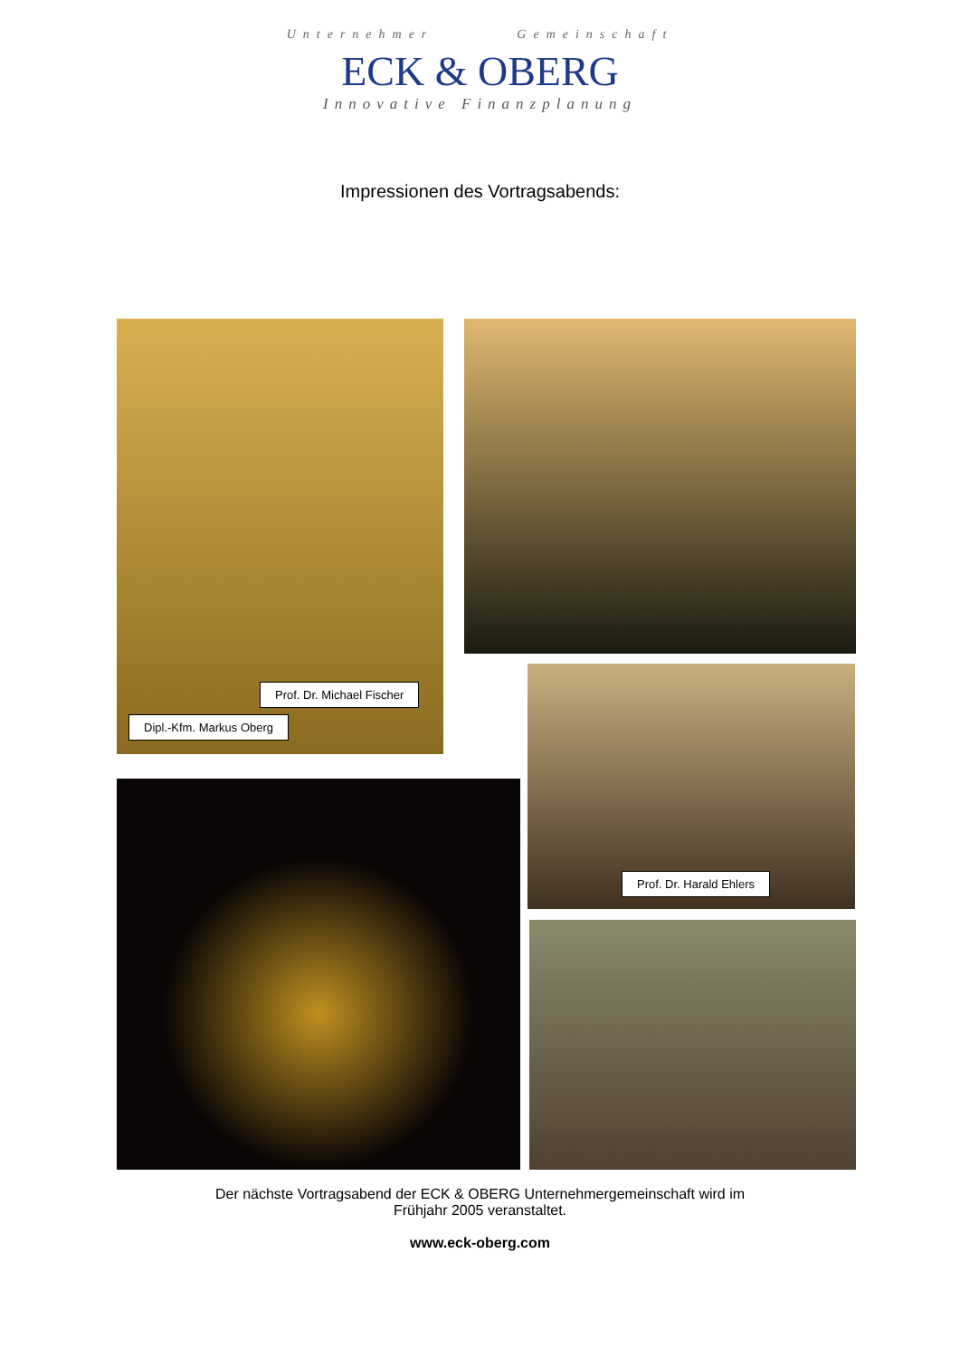Unternehmer Gemeinschaft
ECK & OBERG
Innovative Finanzplanung
Impressionen des Vortragsabends:
Prof. Dr. Michael Fischer
Dipl.-Kfm. Markus Oberg
Prof. Dr. Harald Ehlers
Der nächste Vortragsabend der ECK & OBERG Unternehmergemeinschaft wird im
Frühjahr 2005 veranstaltet.
www.eck-oberg.com